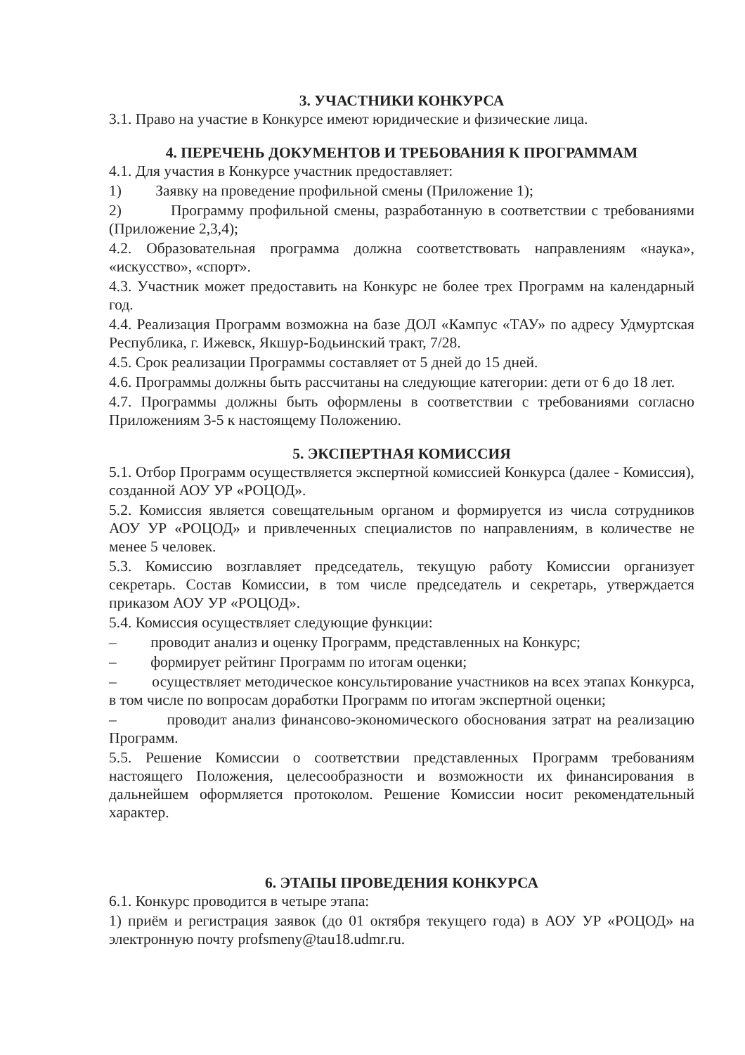3. УЧАСТНИКИ КОНКУРСА
3.1. Право на участие в Конкурсе имеют юридические и физические лица.
4. ПЕРЕЧЕНЬ ДОКУМЕНТОВ И ТРЕБОВАНИЯ К ПРОГРАММАМ
4.1. Для участия в Конкурсе участник предоставляет:
1) Заявку на проведение профильной смены (Приложение 1);
2) Программу профильной смены, разработанную в соответствии с требованиями (Приложение 2,3,4);
4.2. Образовательная программа должна соответствовать направлениям «наука», «искусство», «спорт».
4.3. Участник может предоставить на Конкурс не более трех Программ на календарный год.
4.4. Реализация Программ возможна на базе ДОЛ «Кампус «ТАУ» по адресу Удмуртская Республика, г. Ижевск, Якшур-Бодьинский тракт, 7/28.
4.5. Срок реализации Программы составляет от 5 дней до 15 дней.
4.6. Программы должны быть рассчитаны на следующие категории: дети от 6 до 18 лет.
4.7. Программы должны быть оформлены в соответствии с требованиями согласно Приложениям 3-5 к настоящему Положению.
5. ЭКСПЕРТНАЯ КОМИССИЯ
5.1. Отбор Программ осуществляется экспертной комиссией Конкурса (далее - Комиссия), созданной АОУ УР «РОЦОД».
5.2. Комиссия является совещательным органом и формируется из числа сотрудников АОУ УР «РОЦОД» и привлеченных специалистов по направлениям, в количестве не менее 5 человек.
5.3. Комиссию возглавляет председатель, текущую работу Комиссии организует секретарь. Состав Комиссии, в том числе председатель и секретарь, утверждается приказом АОУ УР «РОЦОД».
5.4. Комиссия осуществляет следующие функции:
– проводит анализ и оценку Программ, представленных на Конкурс;
– формирует рейтинг Программ по итогам оценки;
– осуществляет методическое консультирование участников на всех этапах Конкурса, в том числе по вопросам доработки Программ по итогам экспертной оценки;
– проводит анализ финансово-экономического обоснования затрат на реализацию Программ.
5.5. Решение Комиссии о соответствии представленных Программ требованиям настоящего Положения, целесообразности и возможности их финансирования в дальнейшем оформляется протоколом. Решение Комиссии носит рекомендательный характер.
6. ЭТАПЫ ПРОВЕДЕНИЯ КОНКУРСА
6.1. Конкурс проводится в четыре этапа:
1) приём и регистрация заявок (до 01 октября текущего года) в АОУ УР «РОЦОД» на электронную почту profsmeny@tau18.udmr.ru.